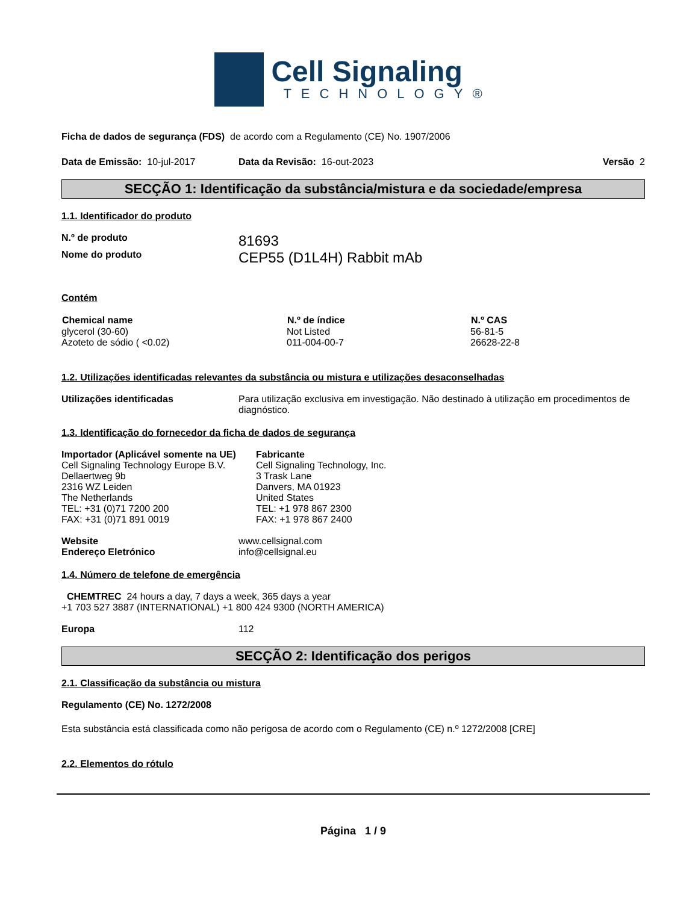Cell Signaling
TECHNOLOGY®
Ficha de dados de segurança (FDS) de acordo com a Regulamento (CE) No. 1907/2006
| Data de Emissão: 10-jul-2017 | Data da Revisão: 16-out-2023 | Versão 2 |
SECÇÃO 1: Identificação da substância/mistura e da sociedade/empresa
1.1. Identificador do produto
| N.º de produto | 81693 |
| Nome do produto | CEP55 (D1L4H) Rabbit mAb |
Contém
| Chemical name | N.º de índice | N.º CAS |
| --- | --- | --- |
| glycerol (30-60) | Not Listed | 56-81-5 |
| Azoteto de sódio ( <0.02) | 011-004-00-7 | 26628-22-8 |
1.2. Utilizações identificadas relevantes da substância ou mistura e utilizações desaconselhadas
| Utilizações identificadas | Para utilização exclusiva em investigação. Não destinado à utilização em procedimentos de diagnóstico. |
1.3. Identificação do fornecedor da ficha de dados de segurança
| Importador (Aplicável somente na UE) Cell Signaling Technology Europe B.V. Dellaertweg 9b 2316 WZ Leiden The Netherlands TEL: +31 (0)71 7200 200 FAX: +31 (0)71 891 0019 | Fabricante Cell Signaling Technology, Inc. 3 Trask Lane Danvers, MA 01923 United States TEL: +1 978 867 2300 FAX: +1 978 867 2400 |
| Website | www.cellsignal.com |
| Endereço Eletrónico | info@cellsignal.eu |
1.4. Número de telefone de emergência
CHEMTREC 24 hours a day, 7 days a week, 365 days a year
+1 703 527 3887 (INTERNATIONAL) +1 800 424 9300 (NORTH AMERICA)
| Europa | 112 |
SECÇÃO 2: Identificação dos perigos
2.1. Classificação da substância ou mistura
Regulamento (CE) No. 1272/2008
Esta substância está classificada como não perigosa de acordo com o Regulamento (CE) n.º 1272/2008 [CRE]
2.2. Elementos do rótulo
Página 1 / 9